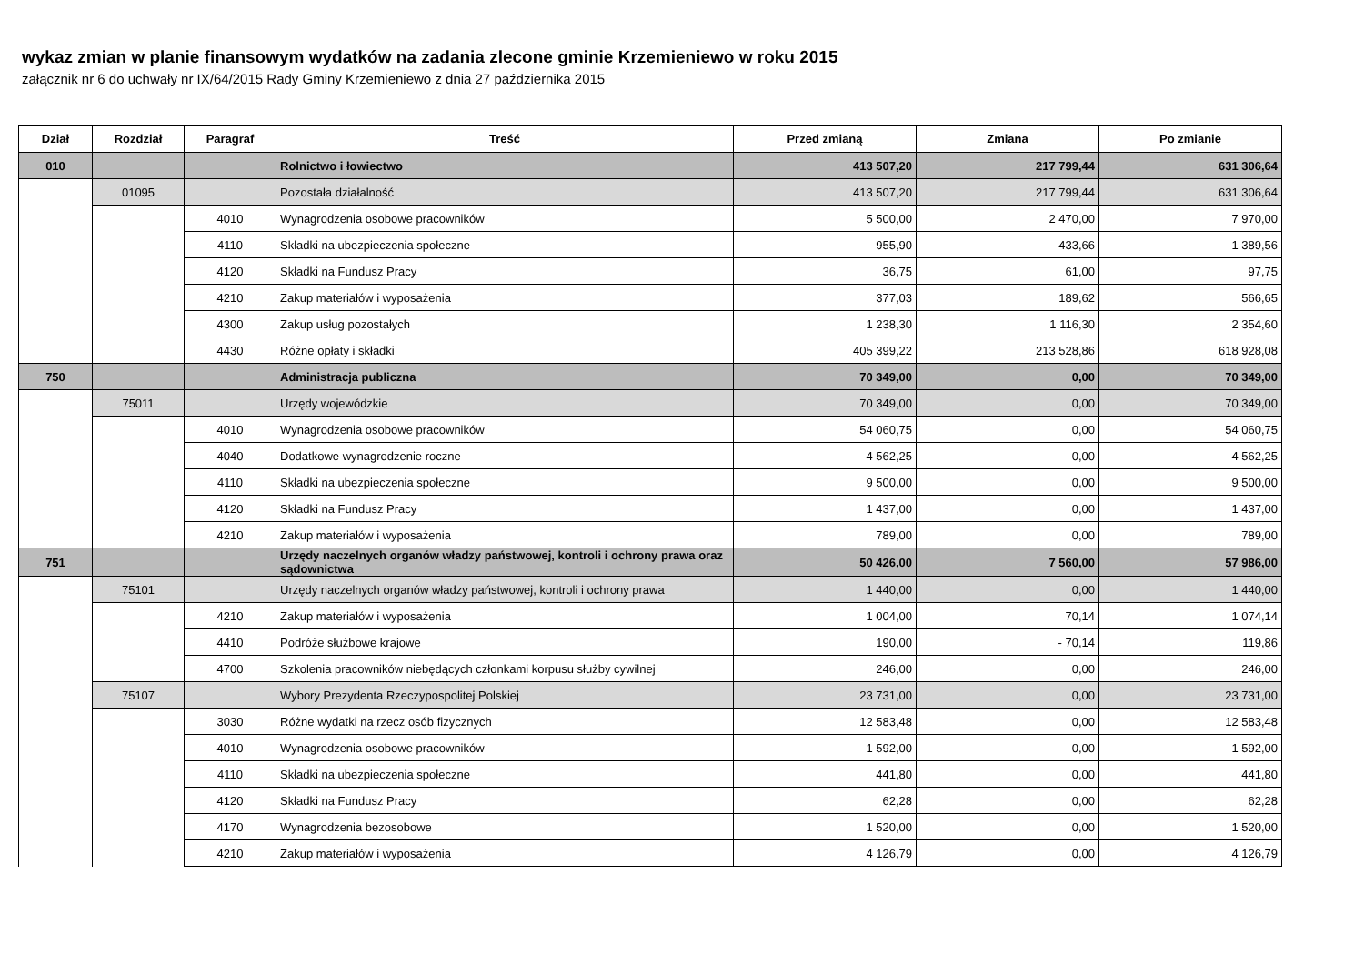wykaz zmian w planie finansowym wydatków na zadania zlecone gminie Krzemieniewo w roku 2015
załącznik nr 6 do uchwały nr IX/64/2015 Rady Gminy Krzemieniewo z dnia 27 października 2015
| Dział | Rozdział | Paragraf | Treść | Przed zmianą | Zmiana | Po zmianie |
| --- | --- | --- | --- | --- | --- | --- |
| 010 | | | Rolnictwo i łowiectwo | 413 507,20 | 217 799,44 | 631 306,64 |
| | 01095 | | Pozostała działalność | 413 507,20 | 217 799,44 | 631 306,64 |
| | | 4010 | Wynagrodzenia osobowe pracowników | 5 500,00 | 2 470,00 | 7 970,00 |
| | | 4110 | Składki na ubezpieczenia społeczne | 955,90 | 433,66 | 1 389,56 |
| | | 4120 | Składki na Fundusz Pracy | 36,75 | 61,00 | 97,75 |
| | | 4210 | Zakup materiałów i wyposażenia | 377,03 | 189,62 | 566,65 |
| | | 4300 | Zakup usług pozostałych | 1 238,30 | 1 116,30 | 2 354,60 |
| | | 4430 | Różne opłaty i składki | 405 399,22 | 213 528,86 | 618 928,08 |
| 750 | | | Administracja publiczna | 70 349,00 | 0,00 | 70 349,00 |
| | 75011 | | Urzędy wojewódzkie | 70 349,00 | 0,00 | 70 349,00 |
| | | 4010 | Wynagrodzenia osobowe pracowników | 54 060,75 | 0,00 | 54 060,75 |
| | | 4040 | Dodatkowe wynagrodzenie roczne | 4 562,25 | 0,00 | 4 562,25 |
| | | 4110 | Składki na ubezpieczenia społeczne | 9 500,00 | 0,00 | 9 500,00 |
| | | 4120 | Składki na Fundusz Pracy | 1 437,00 | 0,00 | 1 437,00 |
| | | 4210 | Zakup materiałów i wyposażenia | 789,00 | 0,00 | 789,00 |
| 751 | | | Urzędy naczelnych organów władzy państwowej, kontroli i ochrony prawa oraz sądownictwa | 50 426,00 | 7 560,00 | 57 986,00 |
| | 75101 | | Urzędy naczelnych organów władzy państwowej, kontroli i ochrony prawa | 1 440,00 | 0,00 | 1 440,00 |
| | | 4210 | Zakup materiałów i wyposażenia | 1 004,00 | 70,14 | 1 074,14 |
| | | 4410 | Podróże służbowe krajowe | 190,00 | - 70,14 | 119,86 |
| | | 4700 | Szkolenia pracowników niebędących członkami korpusu służby cywilnej | 246,00 | 0,00 | 246,00 |
| | 75107 | | Wybory Prezydenta Rzeczypospolitej Polskiej | 23 731,00 | 0,00 | 23 731,00 |
| | | 3030 | Różne wydatki na rzecz osób fizycznych | 12 583,48 | 0,00 | 12 583,48 |
| | | 4010 | Wynagrodzenia osobowe pracowników | 1 592,00 | 0,00 | 1 592,00 |
| | | 4110 | Składki na ubezpieczenia społeczne | 441,80 | 0,00 | 441,80 |
| | | 4120 | Składki na Fundusz Pracy | 62,28 | 0,00 | 62,28 |
| | | 4170 | Wynagrodzenia bezosobowe | 1 520,00 | 0,00 | 1 520,00 |
| | | 4210 | Zakup materiałów i wyposażenia | 4 126,79 | 0,00 | 4 126,79 |